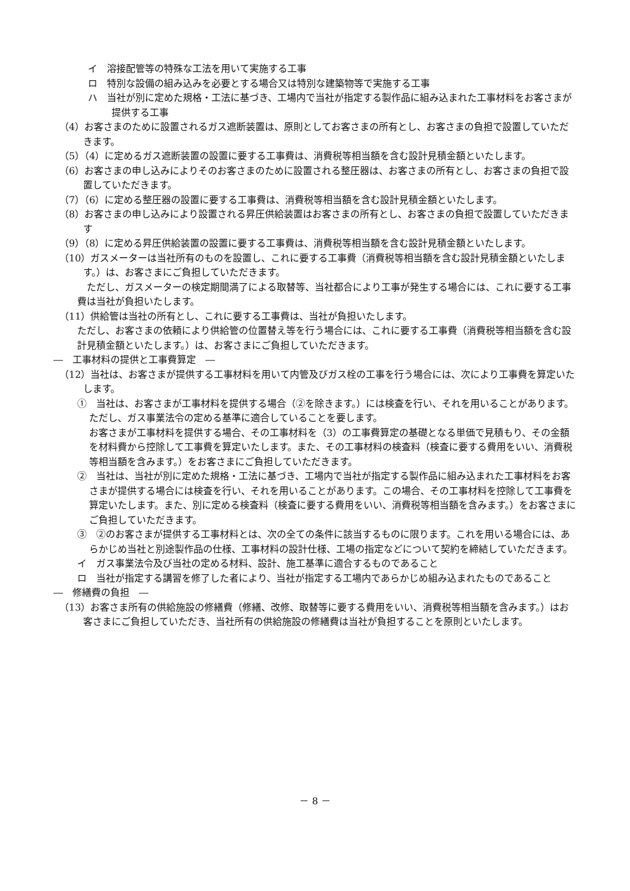イ　溶接配管等の特殊な工法を用いて実施する工事
ロ　特別な設備の組み込みを必要とする場合又は特別な建築物等で実施する工事
ハ　当社が別に定めた規格・工法に基づき、工場内で当社が指定する製作品に組み込まれた工事材料をお客さまが提供する工事
（4）お客さまのために設置されるガス遮断装置は、原則としてお客さまの所有とし、お客さまの負担で設置していただきます。
（5）（4）に定めるガス遮断装置の設置に要する工事費は、消費税等相当額を含む設計見積金額といたします。
（6）お客さまの申し込みによりそのお客さまのために設置される整圧器は、お客さまの所有とし、お客さまの負担で設置していただきます。
（7）（6）に定める整圧器の設置に要する工事費は、消費税等相当額を含む設計見積金額といたします。
（8）お客さまの申し込みにより設置される昇圧供給装置はお客さまの所有とし、お客さまの負担で設置していただきます
（9）（8）に定める昇圧供給装置の設置に要する工事費は、消費税等相当額を含む設計見積金額といたします。
（10）ガスメーターは当社所有のものを設置し、これに要する工事費（消費税等相当額を含む設計見積金額といたします。）は、お客さまにご負担していただきます。
　ただし、ガスメーターの検定期間満了による取替等、当社都合により工事が発生する場合には、これに要する工事費は当社が負担いたします。
（11）供給管は当社の所有とし、これに要する工事費は、当社が負担いたします。
ただし、お客さまの依頼により供給管の位置替え等を行う場合には、これに要する工事費（消費税等相当額を含む設計見積金額といたします。）は、お客さまにご負担していただきます。
―　工事材料の提供と工事費算定　―
（12）当社は、お客さまが提供する工事材料を用いて内管及びガス栓の工事を行う場合には、次により工事費を算定いたします。
①　当社は、お客さまが工事材料を提供する場合（②を除きます。）には検査を行い、それを用いることがあります。ただし、ガス事業法令の定める基準に適合していることを要します。
お客さまが工事材料を提供する場合、その工事材料を（3）の工事費算定の基礎となる単価で見積もり、その金額を材料費から控除して工事費を算定いたします。また、その工事材料の検査料（検査に要する費用をいい、消費税等相当額を含みます。）をお客さまにご負担していただきます。
②　当社は、当社が別に定めた規格・工法に基づき、工場内で当社が指定する製作品に組み込まれた工事材料をお客さまが提供する場合には検査を行い、それを用いることがあります。この場合、その工事材料を控除して工事費を算定いたします。また、別に定める検査料（検査に要する費用をいい、消費税等相当額を含みます。）をお客さまにご負担していただきます。
③　②のお客さまが提供する工事材料とは、次の全ての条件に該当するものに限ります。これを用いる場合には、あらかじめ当社と別途製作品の仕様、工事材料の設計仕様、工場の指定などについて契約を締結していただきます。
イ　ガス事業法令及び当社の定める材料、設計、施工基準に適合するものであること
ロ　当社が指定する講習を修了した者により、当社が指定する工場内であらかじめ組み込まれたものであること
―　修繕費の負担　―
（13）お客さま所有の供給施設の修繕費（修繕、改修、取替等に要する費用をいい、消費税等相当額を含みます。）はお客さまにご負担していただき、当社所有の供給施設の修繕費は当社が負担することを原則といたします。
－ 8 －